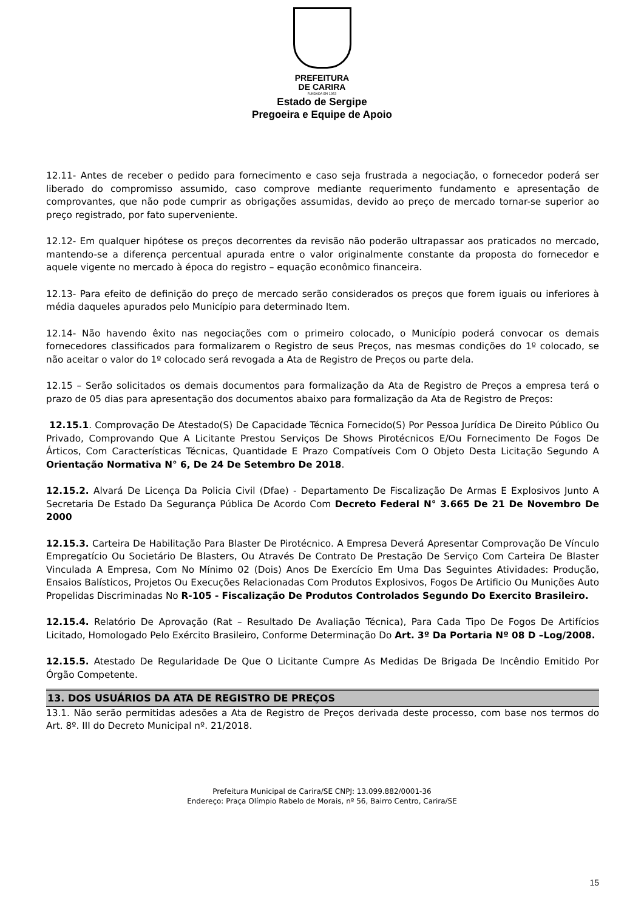PREFEITURA
DE CARIRA
FUNDADA EM 1953
Estado de Sergipe
Pregoeira e Equipe de Apoio
12.11- Antes de receber o pedido para fornecimento e caso seja frustrada a negociação, o fornecedor poderá ser liberado do compromisso assumido, caso comprove mediante requerimento fundamento e apresentação de comprovantes, que não pode cumprir as obrigações assumidas, devido ao preço de mercado tornar-se superior ao preço registrado, por fato superveniente.
12.12- Em qualquer hipótese os preços decorrentes da revisão não poderão ultrapassar aos praticados no mercado, mantendo-se a diferença percentual apurada entre o valor originalmente constante da proposta do fornecedor e aquele vigente no mercado à época do registro – equação econômico financeira.
12.13- Para efeito de definição do preço de mercado serão considerados os preços que forem iguais ou inferiores à média daqueles apurados pelo Município para determinado Item.
12.14- Não havendo êxito nas negociações com o primeiro colocado, o Município poderá convocar os demais fornecedores classificados para formalizarem o Registro de seus Preços, nas mesmas condições do 1º colocado, se não aceitar o valor do 1º colocado será revogada a Ata de Registro de Preços ou parte dela.
12.15 – Serão solicitados os demais documentos para formalização da Ata de Registro de Preços a empresa terá o prazo de 05 dias para apresentação dos documentos abaixo para formalização da Ata de Registro de Preços:
12.15.1. Comprovação De Atestado(S) De Capacidade Técnica Fornecido(S) Por Pessoa Jurídica De Direito Público Ou Privado, Comprovando Que A Licitante Prestou Serviços De Shows Pirotécnicos E/Ou Fornecimento De Fogos De Árticos, Com Características Técnicas, Quantidade E Prazo Compatíveis Com O Objeto Desta Licitação Segundo A Orientação Normativa N° 6, De 24 De Setembro De 2018.
12.15.2. Alvará De Licença Da Policia Civil (Dfae) - Departamento De Fiscalização De Armas E Explosivos Junto A Secretaria De Estado Da Segurança Pública De Acordo Com Decreto Federal N° 3.665 De 21 De Novembro De 2000
12.15.3. Carteira De Habilitação Para Blaster De Pirotécnico. A Empresa Deverá Apresentar Comprovação De Vínculo Empregatício Ou Societário De Blasters, Ou Através De Contrato De Prestação De Serviço Com Carteira De Blaster Vinculada A Empresa, Com No Mínimo 02 (Dois) Anos De Exercício Em Uma Das Seguintes Atividades: Produção, Ensaios Balísticos, Projetos Ou Execuções Relacionadas Com Produtos Explosivos, Fogos De Artificio Ou Munições Auto Propelidas Discriminadas No R-105 - Fiscalização De Produtos Controlados Segundo Do Exercito Brasileiro.
12.15.4. Relatório De Aprovação (Rat – Resultado De Avaliação Técnica), Para Cada Tipo De Fogos De Artifícios Licitado, Homologado Pelo Exército Brasileiro, Conforme Determinação Do Art. 3º Da Portaria Nº 08 D –Log/2008.
12.15.5. Atestado De Regularidade De Que O Licitante Cumpre As Medidas De Brigada De Incêndio Emitido Por Órgão Competente.
13. DOS USUÁRIOS DA ATA DE REGISTRO DE PREÇOS
13.1. Não serão permitidas adesões a Ata de Registro de Preços derivada deste processo, com base nos termos do Art. 8º. III do Decreto Municipal nº. 21/2018.
Prefeitura Municipal de Carira/SE CNPJ: 13.099.882/0001-36
Endereço: Praça Olímpio Rabelo de Morais, nº 56, Bairro Centro, Carira/SE
15